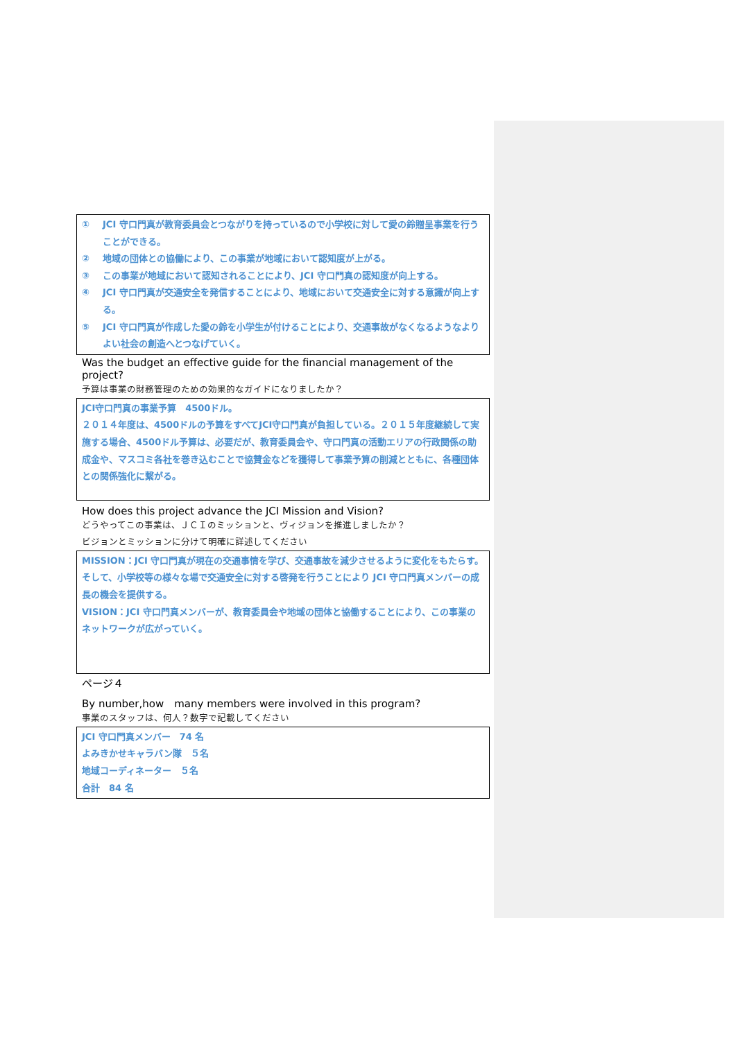① JCI 守口門真が教育委員会とつながりを持っているので小学校に対して愛の鈴贈呈事業を行うことができる。
② 地域の団体との協働により、この事業が地域において認知度が上がる。
③ この事業が地域において認知されることにより、JCI 守口門真の認知度が向上する。
④ JCI 守口門真が交通安全を発信することにより、地域において交通安全に対する意識が向上する。
⑤ JCI 守口門真が作成した愛の鈴を小学生が付けることにより、交通事故がなくなるようなよりよい社会の創造へとつなげていく。
Was the budget an effective guide for the financial management of the project?
予算は事業の財務管理のための効果的なガイドになりましたか？
JCI守口門真の事業予算　4500ドル。
２０１４年度は、4500ドルの予算をすべてJCI守口門真が負担している。２０１５年度継続して実施する場合、4500ドル予算は、必要だが、教育委員会や、守口門真の活動エリアの行政関係の助成金や、マスコミ各社を巻き込むことで協賛金などを獲得して事業予算の削減とともに、各種団体との関係強化に繋がる。
How does this project advance the JCI Mission and Vision?
どうやってこの事業は、ＪＣＩのミッションと、ヴィジョンを推進しましたか？
ビジョンとミッションに分けて明確に詳述してください
MISSION：JCI 守口門真が現在の交通事情を学び、交通事故を減少させるように変化をもたらす。そして、小学校等の様々な場で交通安全に対する啓発を行うことにより JCI 守口門真メンバーの成長の機会を提供する。
VISION：JCI 守口門真メンバーが、教育委員会や地域の団体と協働することにより、この事業のネットワークが広がっていく。
ページ４
By number,how　many members were involved in this program?
事業のスタッフは、何人？数字で記載してください
JCI 守口門真メンバー　74 名
よみきかせキャラバン隊　５名
地域コーディネーター　５名
合計　84 名